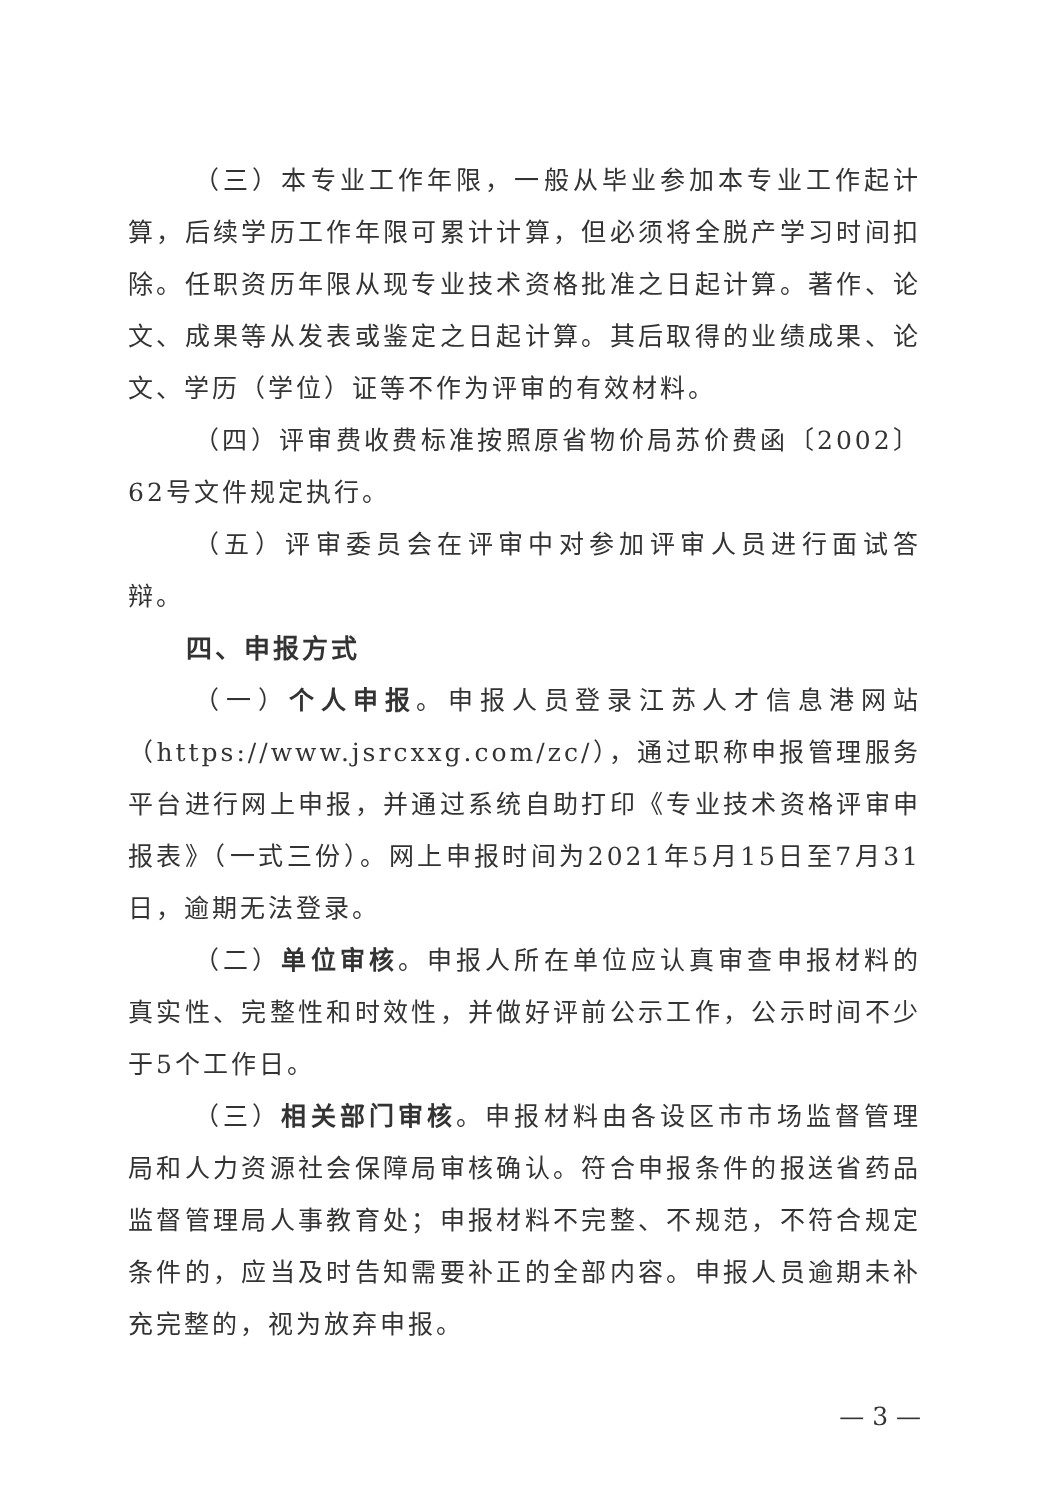（三）本专业工作年限，一般从毕业参加本专业工作起计算，后续学历工作年限可累计计算，但必须将全脱产学习时间扣除。任职资历年限从现专业技术资格批准之日起计算。著作、论文、成果等从发表或鉴定之日起计算。其后取得的业绩成果、论文、学历（学位）证等不作为评审的有效材料。
（四）评审费收费标准按照原省物价局苏价费函〔2002〕62号文件规定执行。
（五）评审委员会在评审中对参加评审人员进行面试答辩。
四、申报方式
（一）个人申报。申报人员登录江苏人才信息港网站（https://www.jsrcxxg.com/zc/），通过职称申报管理服务平台进行网上申报，并通过系统自助打印《专业技术资格评审申报表》（一式三份）。网上申报时间为2021年5月15日至7月31日，逾期无法登录。
（二）单位审核。申报人所在单位应认真审查申报材料的真实性、完整性和时效性，并做好评前公示工作，公示时间不少于5个工作日。
（三）相关部门审核。申报材料由各设区市市场监督管理局和人力资源社会保障局审核确认。符合申报条件的报送省药品监督管理局人事教育处；申报材料不完整、不规范，不符合规定条件的，应当及时告知需要补正的全部内容。申报人员逾期未补充完整的，视为放弃申报。
— 3 —